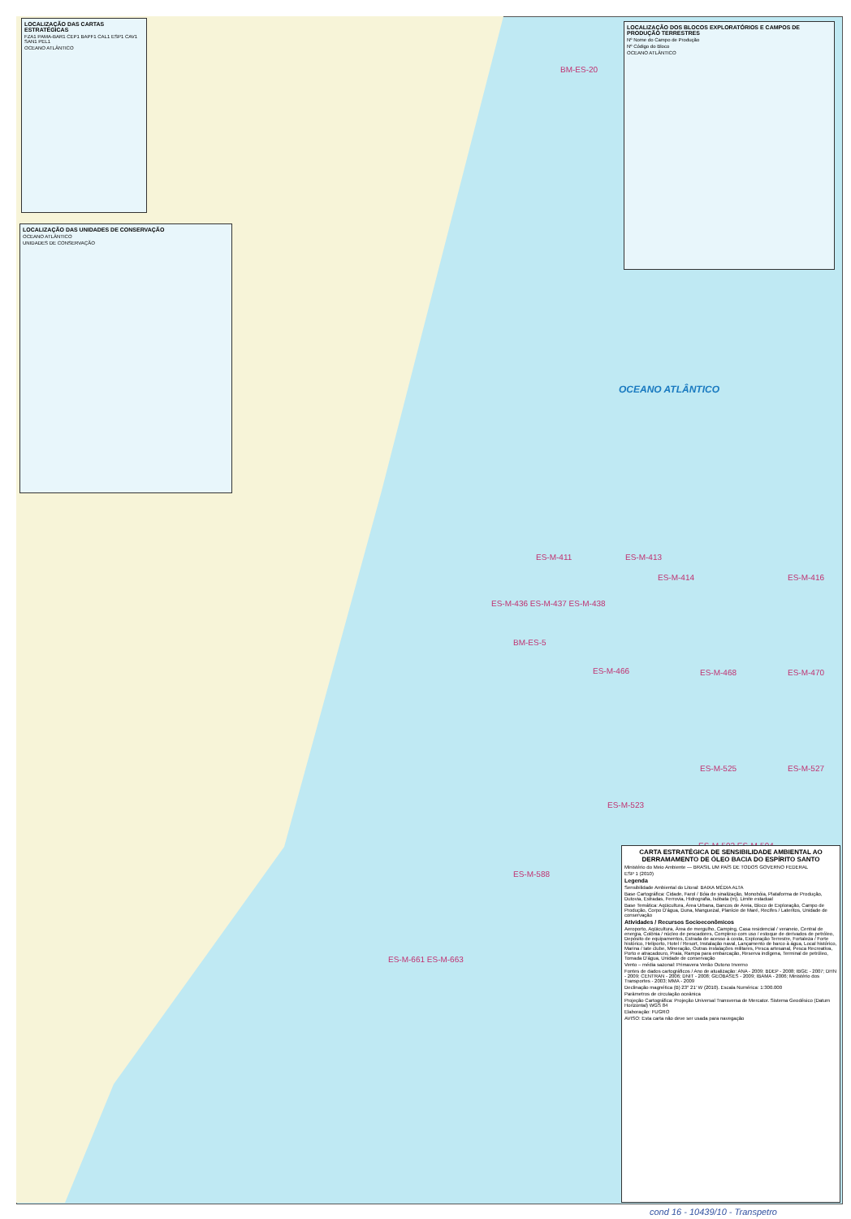LOCALIZAÇÃO DAS CARTAS ESTRATÉGICAS
FZA1 PAMA-BAR1 CEP1 BAPF1 CAL1 ESP1 CAV1 SAN1 PEL1
OCEANO ATLÂNTICO
LOCALIZAÇÃO DAS UNIDADES DE CONSERVAÇÃO
OCEANO ATLÂNTICO
UNIDADES DE CONSERVAÇÃO
LOCALIZAÇÃO DOS BLOCOS EXPLORATÓRIOS E CAMPOS DE PRODUÇÃO TERRESTRES
Nº Nome do Campo de Produção
Nº Código do Bloco
OCEANO ATLÂNTICO
OCEANO ATLÂNTICO
BM-ES-20
ES-M-411 ES-M-413
ES-M-414 ES-M-416
ES-M-436 ES-M-437 ES-M-438
BM-ES-5
ES-M-466 ES-M-468 ES-M-470
ES-M-525 ES-M-527
ES-M-523
ES-M-592 ES-M-594
ES-M-588
ES-M-661 ES-M-663
CARTA ESTRATÉGICA DE SENSIBILIDADE AMBIENTAL AO DERRAMAMENTO DE ÓLEO BACIA DO ESPÍRITO SANTO
Ministério do Meio Ambiente — BRASIL UM PAÍS DE TODOS GOVERNO FEDERAL
ESP 1 (2010)
Legenda
Sensibilidade Ambiental do Litoral: BAIXA MÉDIA ALTA
Base Cartográfica: Cidade, Farol / Bóia de sinalização, Monobóia, Plataforma de Produção, Dutovia, Estradas, Ferrovia, Hidrografia, Isóbata (m), Limite estadual
Base Temática: Aqüicultura, Área Urbana, Bancos de Areia, Bloco de Exploração, Campo de Produção, Corpo D'água, Duna, Manguezal, Planície de Maré, Recifes / Lateritos, Unidade de conservação
Atividades / Recursos Socioeconômicos
Aeroporto, Aqüicultura, Área de mergulho, Camping, Casa residencial / veraneio, Central de energia, Colônia / núcleo de pescadores, Complexo com uso / estoque de derivados de petróleo, Depósito de equipamentos, Estrada de acesso à costa, Exploração Terrestre, Fortaleza / Forte histórico, Heliporto, Hotel / Resort, Instalação naval, Lançamento de barco à água, Local histórico, Marina / Iate clube, Mineração, Outras instalações militares, Pesca artesanal, Pesca Recreativa, Porto e atracadouro, Praia, Rampa para embarcação, Reserva indígena, Terminal de petróleo, Tomada D'água, Unidade de conservação
Vento – média sazonal: Primavera Verão Outono Inverno
Fontes de dados cartográficos / Ano de atualização: ANA - 2009; BDEP - 2008; IBGE - 2007; DHN - 2009; CENTRAN - 2006; DNIT - 2008; GEOBASES - 2009; IBAMA - 2006; Ministério dos Transportes - 2003; MMA - 2009
Declinação magnética (B) 23° 21' W (2010). Escala Numérica: 1:300.000
Parâmetros de circulação oceânica
Projeção Cartográfica: Projeção Universal Transversa de Mercator. Sistema Geodésico (Datum Horizontal) WGS 84
Elaboração: FUGRO
AVISO: Esta carta não deve ser usada para navegação
cond 16 - 10439/10 - Transpetro